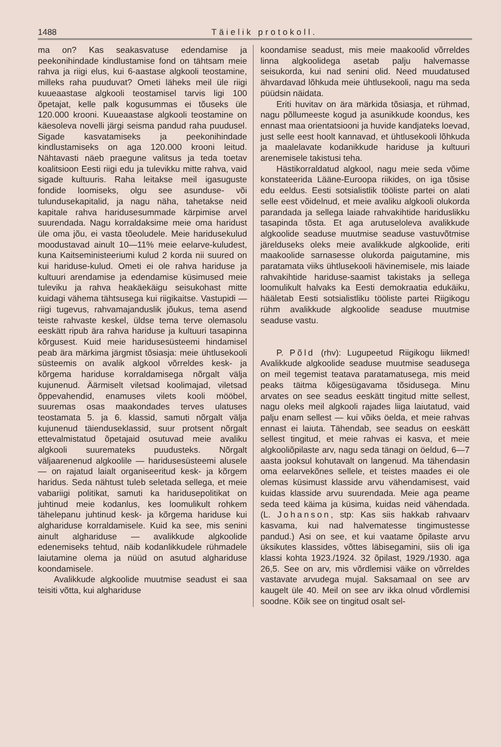1488 Täielik protokoll.
ma on? Kas seakasvatuse edendamise ja peekonihindade kindlustamise fond on tähtsam meie rahva ja riigi elus, kui 6-aastase algkooli teostamine, milleks raha puuduvat? Ometi läheks meil üle riigi kuueaastase algkooli teostamisel tarvis ligi 100 õpetajat, kelle palk kogusummas ei tõuseks üle 120.000 krooni. Kuueaastase algkooli teostamine on käesoleva novelli järgi seisma pandud raha puudusel. Sigade kasvatamiseks ja peekonihindade kindlustamiseks on aga 120.000 krooni leitud. Nähtavasti näeb praegune valitsus ja teda toetav koalitsioon Eesti riigi edu ja tulevikku mitte rahva, vaid sigade kultuuris. Raha leitakse meil igasuguste fondide loomiseks, olgu see asunduse- või tulundusekapitalid, ja nagu näha, tahetakse neid kapitale rahva haridusesummade kärpimise arvel suurendada. Nagu korraldaksime meie oma haridust üle oma jõu, ei vasta tõeoludele. Meie haridusekulud moodustavad ainult 10—11% meie eelarve-kuludest, kuna Kaitseministeeriumi kulud 2 korda nii suured on kui hariduse-kulud. Ometi ei ole rahva hariduse ja kultuuri arendamise ja edendamise küsimused meie tuleviku ja rahva heakäekäigu seisukohast mitte kuidagi vähema tähtsusega kui riigikaitse. Vastupidi — riigi tugevus, rahvamajanduslik jõukus, tema asend teiste rahvaste keskel, üldse tema terve olemasolu eeskätt ripub ära rahva hariduse ja kultuuri tasapinna kõrgusest. Kuid meie haridusesüsteemi hindamisel peab ära märkima järgmist tõsiasja: meie ühtlusekooli süsteemis on avalik algkool võrreldes kesk- ja kõrgema hariduse korraldamisega nõrgalt välja kujunenud. Äärmiselt viletsad koolimajad, viletsad õppevahendid, enamuses vilets kooli mööbel, suuremas osas maakondades terves ulatuses teostamata 5. ja 6. klassid, samuti nõrgalt välja kujunenud täienduseklassid, suur protsent nõrgalt ettevalmistatud õpetajaid osutuvad meie avaliku algkooli suuremateks puudusteks. Nõrgalt väljaarenenud algkoolile — haridusesüsteemi alusele — on rajatud laialt organiseeritud kesk- ja kõrgem haridus. Seda nähtust tuleb seletada sellega, et meie vabariigi politikat, samuti ka haridusepolitikat on juhtinud meie kodanlus, kes loomulikult rohkem tähelepanu juhtinud kesk- ja kõrgema hariduse kui alghariduse korraldamisele. Kuid ka see, mis senini ainult alghariduse — avalikkude algkoolide edenemiseks tehtud, näib kodanlikkudele rühmadele laiutamine olema ja nüüd on asutud alghariduse koondamisele.
Avalikkude algkoolide muutmise seadust ei saa teisiti võtta, kui alghariduse
koondamise seadust, mis meie maakoolid võrreldes linna algkoolidega asetab palju halvemasse seisukorda, kui nad senini olid. Need muudatused ähvardavad lõhkuda meie ühtlusekooli, nagu ma seda püüdsin näidata.
Eriti huvitav on ära märkida tõsiasja, et rühmad, nagu põllumeeste kogud ja asunikkude koondus, kes ennast maa orientatsiooni ja huvide kandjateks loevad, just selle eest hoolt kannavad, et ühtlusekooli lõhkuda ja maalelavate kodanikkude hariduse ja kultuuri arenemisele takistusi teha.
Hästikorraldatud algkool, nagu meie seda võime konstateerida Lääne-Euroopa riikides, on iga tõsise edu eeldus. Eesti sotsialistlik tööliste partei on alati selle eest võidelnud, et meie avaliku algkooli olukorda parandada ja sellega laiade rahvakihtide hariduslikku tasapinda tõsta. Et aga arutuseloleva avalikkude algkoolide seaduse muutmise seaduse vastuvõtmise järelduseks oleks meie avalikkude algkoolide, eriti maakoolide sarnasesse olukorda paigutamine, mis paratamata viiks ühtlusekooli hävinemisele, mis laiade rahvakihtide hariduse-saamist takistaks ja sellega loomulikult halvaks ka Eesti demokraatia edukäiku, hääletab Eesti sotsialistliku tööliste partei Riigikogu rühm avalikkude algkoolide seaduse muutmise seaduse vastu.
P. Põld (rhv): Lugupeetud Riigikogu liikmed! Avalikkude algkoolide seaduse muutmise seadusega on meil tegemist teatava paratamatusega, mis meid peaks täitma kõigesügavama tõsidusega. Minu arvates on see seadus eeskätt tingitud mitte sellest, nagu oleks meil algkooli rajades liiga laiutatud, vaid palju enam sellest — kui võiks öelda, et meie rahvas ennast ei laiuta. Tähendab, see seadus on eeskätt sellest tingitud, et meie rahvas ei kasva, et meie algkooliõpilaste arv, nagu seda tänagi on öeldud, 6—7 aasta jooksul kohutavalt on langenud. Ma tähendasin oma eelarvekõnes sellele, et teistes maades ei ole olemas küsimust klasside arvu vähendamisest, vaid kuidas klasside arvu suurendada. Meie aga peame seda teed käima ja küsima, kuidas neid vähendada. (L. Johanson, stp: Kas siis hakkab rahvaarv kasvama, kui nad halvematesse tingimustesse pandud.) Asi on see, et kui vaatame õpilaste arvu üksikutes klassides, võttes läbisegamini, siis oli iga klassi kohta 1923./1924. 32 õpilast, 1929./1930. aga 26,5. See on arv, mis võrdlemisi väike on võrreldes vastavate arvudega mujal. Saksamaal on see arv kaugelt üle 40. Meil on see arv ikka olnud võrdlemisi soodne. Kõik see on tingitud osalt sel-